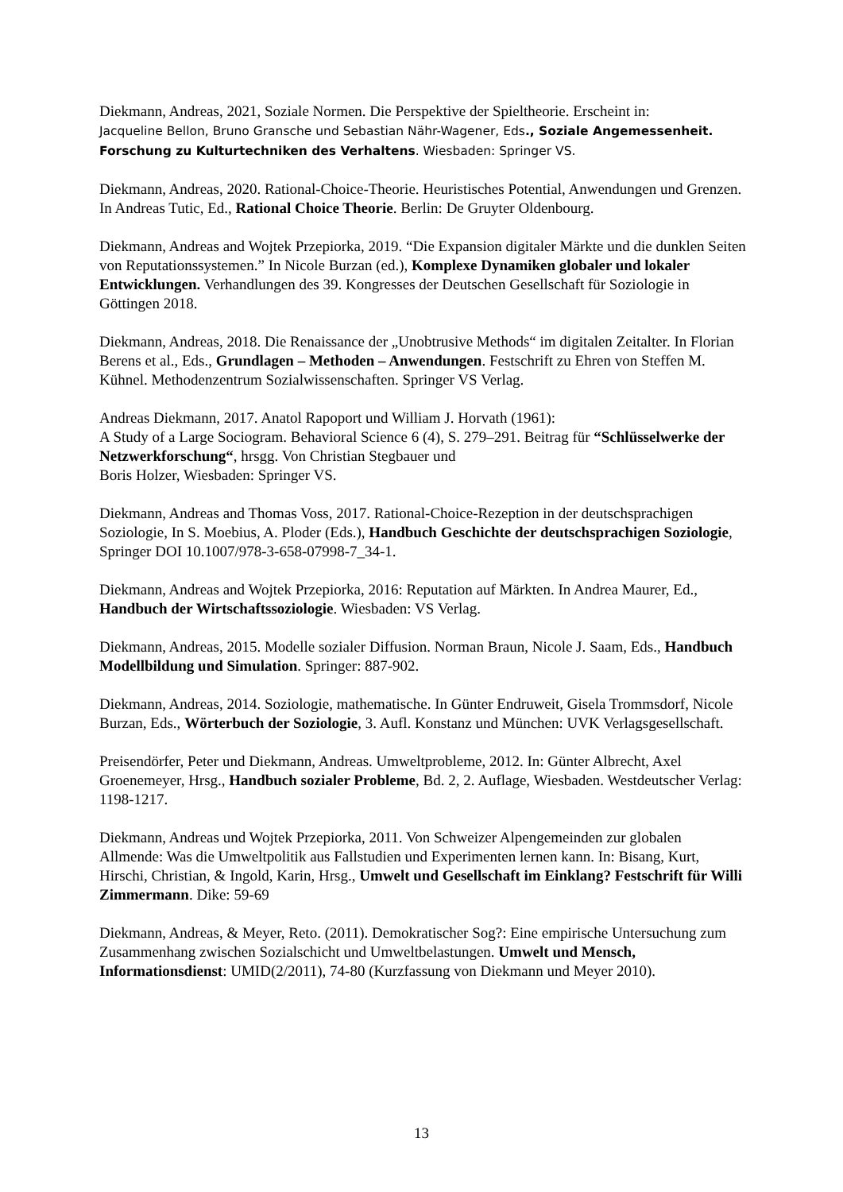Diekmann, Andreas, 2021, Soziale Normen. Die Perspektive der Spieltheorie. Erscheint in:
Jacqueline Bellon, Bruno Gransche und Sebastian Nähr-Wagener, Eds., Soziale Angemessenheit. Forschung zu Kulturtechniken des Verhaltens. Wiesbaden: Springer VS.
Diekmann, Andreas, 2020. Rational-Choice-Theorie. Heuristisches Potential, Anwendungen und Grenzen. In Andreas Tutic, Ed., Rational Choice Theorie. Berlin: De Gruyter Oldenbourg.
Diekmann, Andreas and Wojtek Przepiorka, 2019. “Die Expansion digitaler Märkte und die dunklen Seiten von Reputationssystemen.” In Nicole Burzan (ed.), Komplexe Dynamiken globaler und lokaler Entwicklungen. Verhandlungen des 39. Kongresses der Deutschen Gesellschaft für Soziologie in Göttingen 2018.
Diekmann, Andreas, 2018. Die Renaissance der „Unobtrusive Methods“ im digitalen Zeitalter. In Florian Berens et al., Eds., Grundlagen – Methoden – Anwendungen. Festschrift zu Ehren von Steffen M. Kühnel. Methodenzentrum Sozialwissenschaften. Springer VS Verlag.
Andreas Diekmann, 2017. Anatol Rapoport und William J. Horvath (1961):
A Study of a Large Sociogram. Behavioral Science 6 (4), S. 279–291. Beitrag für “Schlüsselwerke der Netzwerkforschung“, hrsgg. Von Christian Stegbauer und
Boris Holzer, Wiesbaden: Springer VS.
Diekmann, Andreas and Thomas Voss, 2017. Rational-Choice-Rezeption in der deutschsprachigen Soziologie, In S. Moebius, A. Ploder (Eds.), Handbuch Geschichte der deutschsprachigen Soziologie, Springer DOI 10.1007/978-3-658-07998-7_34-1.
Diekmann, Andreas and Wojtek Przepiorka, 2016: Reputation auf Märkten. In Andrea Maurer, Ed., Handbuch der Wirtschaftssoziologie. Wiesbaden: VS Verlag.
Diekmann, Andreas, 2015. Modelle sozialer Diffusion. Norman Braun, Nicole J. Saam, Eds., Handbuch Modellbildung und Simulation. Springer: 887-902.
Diekmann, Andreas, 2014. Soziologie, mathematische. In Günter Endruweit, Gisela Trommsdorf, Nicole Burzan, Eds., Wörterbuch der Soziologie, 3. Aufl. Konstanz und München: UVK Verlagsgesellschaft.
Preisendörfer, Peter und Diekmann, Andreas. Umweltprobleme, 2012. In: Günter Albrecht, Axel Groenemeyer, Hrsg., Handbuch sozialer Probleme, Bd. 2, 2. Auflage, Wiesbaden. Westdeutscher Verlag: 1198-1217.
Diekmann, Andreas und Wojtek Przepiorka, 2011. Von Schweizer Alpengemeinden zur globalen Allmende: Was die Umweltpolitik aus Fallstudien und Experimenten lernen kann. In: Bisang, Kurt, Hirschi, Christian, & Ingold, Karin, Hrsg., Umwelt und Gesellschaft im Einklang? Festschrift für Willi Zimmermann. Dike: 59-69
Diekmann, Andreas, & Meyer, Reto. (2011). Demokratischer Sog?: Eine empirische Untersuchung zum Zusammenhang zwischen Sozialschicht und Umweltbelastungen. Umwelt und Mensch, Informationsdienst: UMID(2/2011), 74-80 (Kurzfassung von Diekmann und Meyer 2010).
13